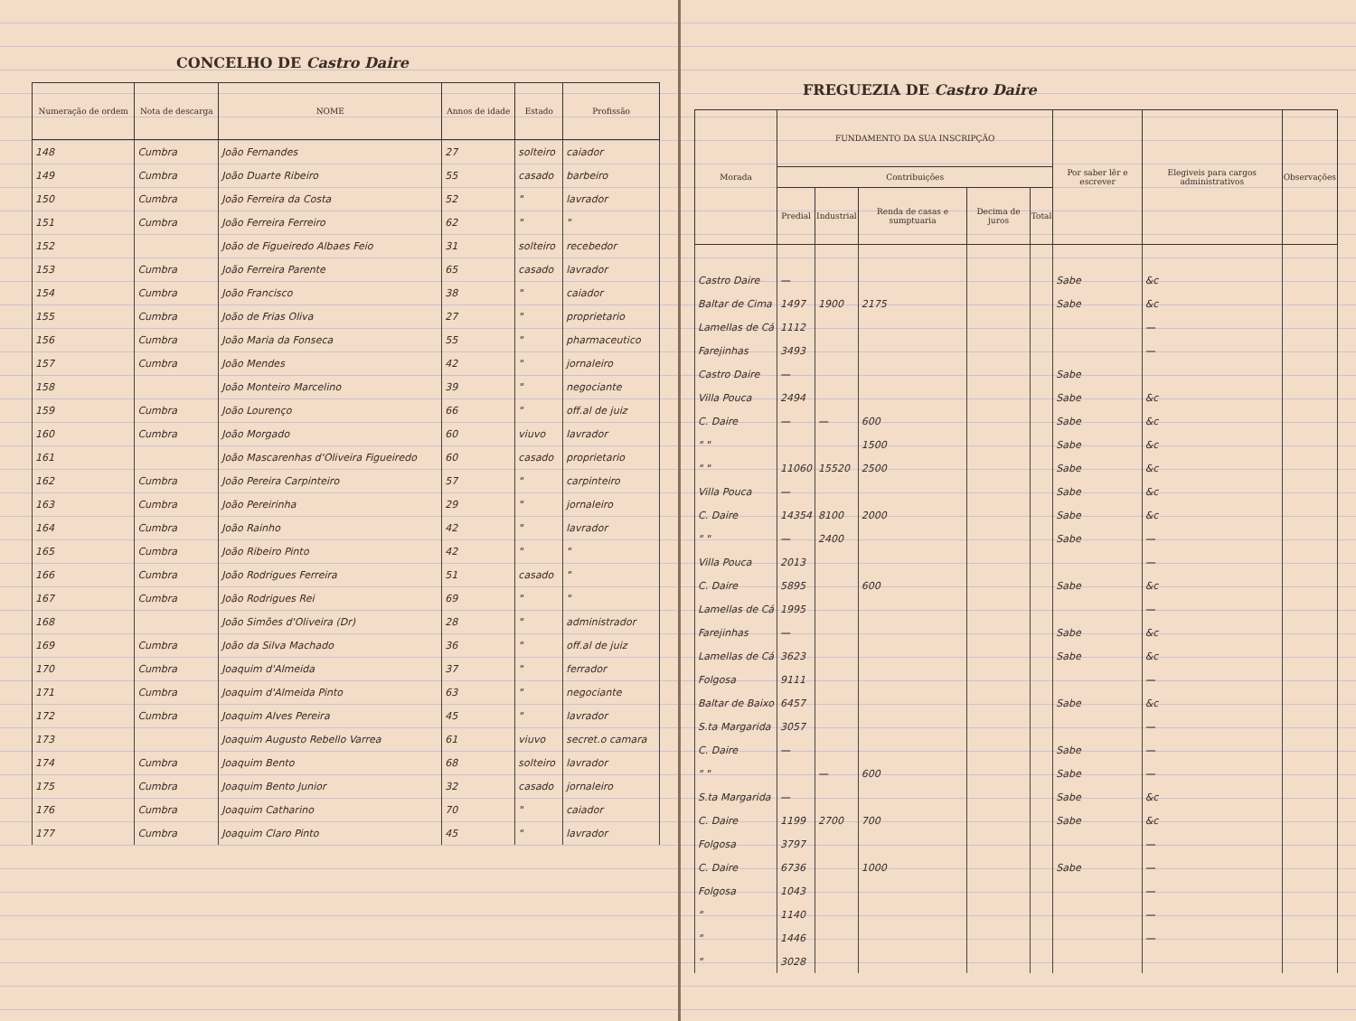CONCELHO DE Castro Daire
| Numeração de ordem | Nota de descarga | NOME | Annos de idade | Estado | Profissão |
| --- | --- | --- | --- | --- | --- |
| 148 | Cumbra | João Fernandes | 27 | solteiro | caiador |
| 149 | Cumbra | João Duarte Ribeiro | 55 | casado | barbeiro |
| 150 | Cumbra | João Ferreira da Costa | 52 | " | lavrador |
| 151 | Cumbra | João Ferreira Ferreiro | 62 | " | " |
| 152 | | João de Figueiredo Albaes Feio | 31 | solteiro | recebedor |
| 153 | Cumbra | João Ferreira Parente | 65 | casado | lavrador |
| 154 | Cumbra | João Francisco | 38 | " | caiador |
| 155 | Cumbra | João de Frias Oliva | 27 | " | proprietario |
| 156 | Cumbra | João Maria da Fonseca | 55 | " | pharmaceutico |
| 157 | Cumbra | João Mendes | 42 | " | jornaleiro |
| 158 | | João Monteiro Marcelino | 39 | " | negociante |
| 159 | Cumbra | João Lourenço | 66 | " | off.al de juiz |
| 160 | Cumbra | João Morgado | 60 | viuvo | lavrador |
| 161 | | João Mascarenhas d'Oliveira Figueiredo | 60 | casado | proprietario |
| 162 | Cumbra | João Pereira Carpinteiro | 57 | " | carpinteiro |
| 163 | Cumbra | João Pereirinha | 29 | " | jornaleiro |
| 164 | Cumbra | João Rainho | 42 | " | lavrador |
| 165 | Cumbra | João Ribeiro Pinto | 42 | " | " |
| 166 | Cumbra | João Rodrigues Ferreira | 51 | casado | " |
| 167 | Cumbra | João Rodrigues Rei | 69 | " | " |
| 168 | | João Simões d'Oliveira (Dr) | 28 | " | administrador |
| 169 | Cumbra | João da Silva Machado | 36 | " | off.al de juiz |
| 170 | Cumbra | Joaquim d'Almeida | 37 | " | ferrador |
| 171 | Cumbra | Joaquim d'Almeida Pinto | 63 | " | negociante |
| 172 | Cumbra | Joaquim Alves Pereira | 45 | " | lavrador |
| 173 | | Joaquim Augusto Rebello Varrea | 61 | viuvo | secret.o camara |
| 174 | Cumbra | Joaquim Bento | 68 | solteiro | lavrador |
| 175 | Cumbra | Joaquim Bento Junior | 32 | casado | jornaleiro |
| 176 | Cumbra | Joaquim Catharino | 70 | " | caiador |
| 177 | Cumbra | Joaquim Claro Pinto | 45 | " | lavrador |
FREGUEZIA DE Castro Daire
| Morada | FUNDAMENTO DA SUA INSCRIPÇÃO | | | | | Por saber lêr e escrever | Elegiveis para cargos administrativos | Observações |
| --- | --- | --- | --- | --- | --- | --- | --- | --- |
| | Contribuições | | | | | | | |
| | Predial | Industrial | Renda de casas e sumptuaria | Decima de juros | Total | | | |
| Castro Daire | — | | | | | Sabe | &c | |
| Baltar de Cima | 1497 | 1900 | 2175 | | | Sabe | &c | |
| Lamellas de Cá | 1112 | | | | | | — | |
| Farejinhas | 3493 | | | | | | — | |
| Castro Daire | — | | | | | Sabe | | |
| Villa Pouca | 2494 | | | | | Sabe | &c | |
| C. Daire | — | — | 600 | | | Sabe | &c | |
| " " | | | 1500 | | | Sabe | &c | |
| " " | 11060 | 15520 | 2500 | | | Sabe | &c | |
| Villa Pouca | — | | | | | Sabe | &c | |
| C. Daire | 14354 | 8100 | 2000 | | | Sabe | &c | |
| " " | — | 2400 | | | | Sabe | — | |
| Villa Pouca | 2013 | | | | | | — | |
| C. Daire | 5895 | | 600 | | | Sabe | &c | |
| Lamellas de Cá | 1995 | | | | | | — | |
| Farejinhas | — | | | | | Sabe | &c | |
| Lamellas de Cá | 3623 | | | | | Sabe | &c | |
| Folgosa | 9111 | | | | | | — | |
| Baltar de Baixo | 6457 | | | | | Sabe | &c | |
| S.ta Margarida | 3057 | | | | | | — | |
| C. Daire | — | | | | | Sabe | — | |
| " " | | — | 600 | | | Sabe | — | |
| S.ta Margarida | — | | | | | Sabe | &c | |
| C. Daire | 1199 | 2700 | 700 | | | Sabe | &c | |
| Folgosa | 3797 | | | | | | — | |
| C. Daire | 6736 | | 1000 | | | Sabe | — | |
| Folgosa | 1043 | | | | | | — | |
| " | 1140 | | | | | | — | |
| " | 1446 | | | | | | — | |
| " | 3028 | | | | | | | |